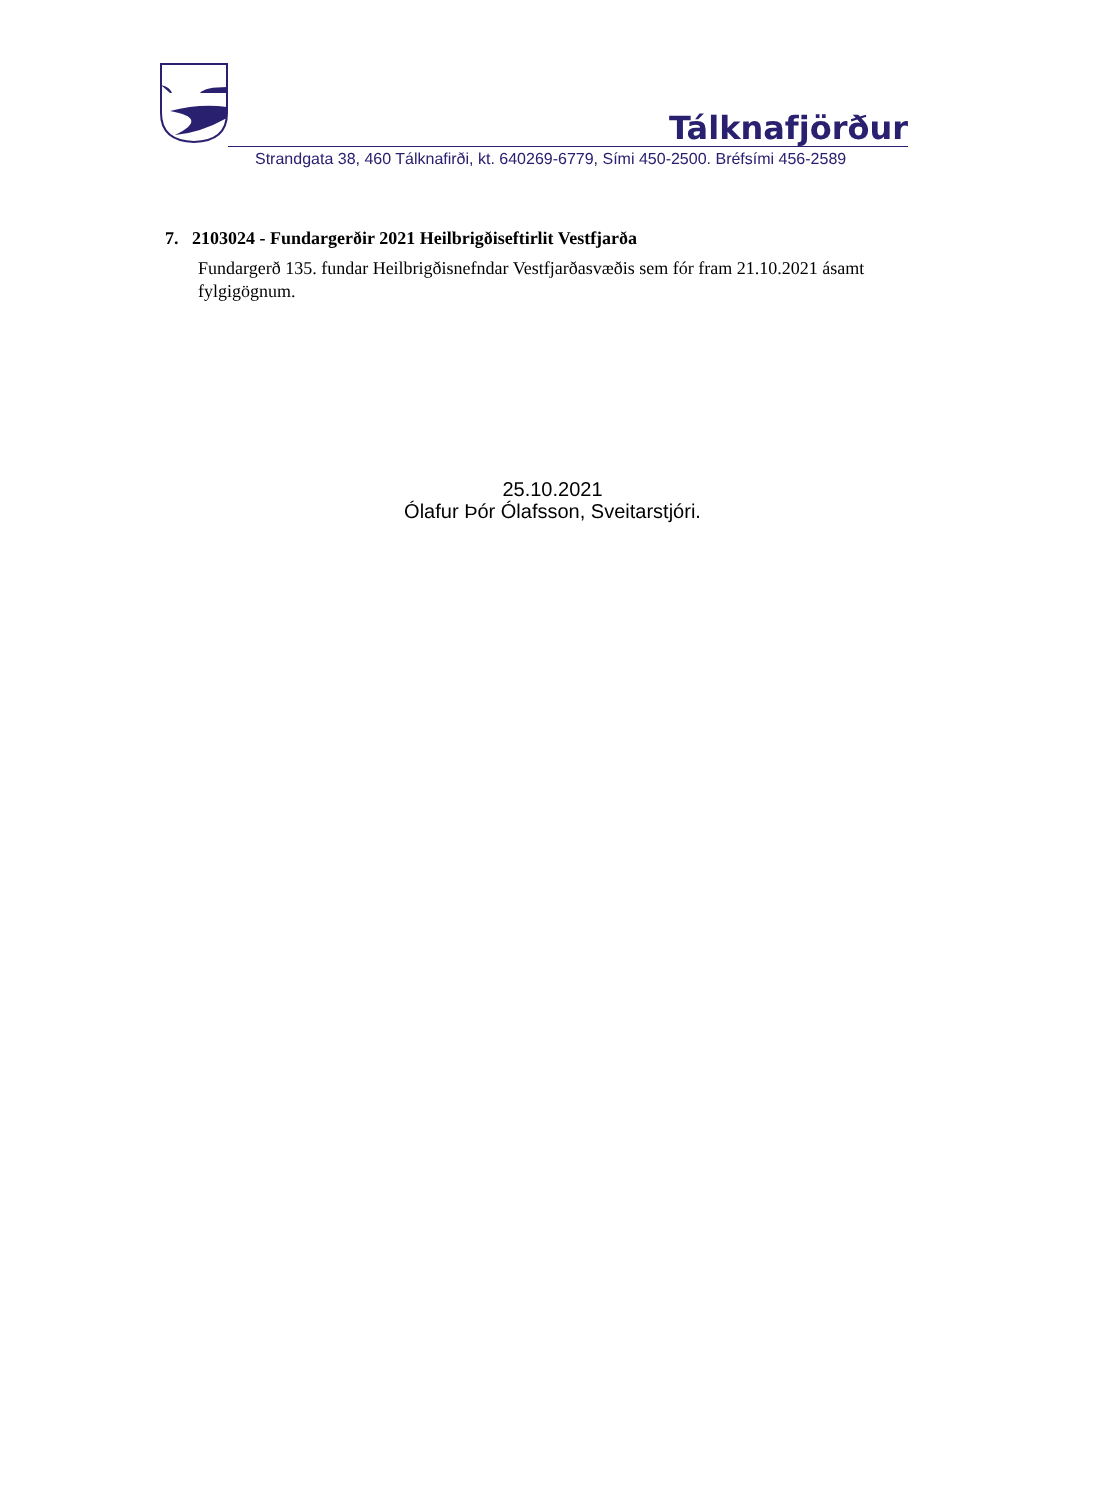Tálknafjörður
Strandgata 38, 460 Tálknafirði, kt. 640269-6779, Sími 450-2500. Bréfsími 456-2589
7. 2103024 - Fundargerðir 2021 Heilbrigðiseftirlit Vestfjarða
Fundargerð 135. fundar Heilbrigðisnefndar Vestfjarðasvæðis sem fór fram 21.10.2021 ásamt fylgigögnum.
25.10.2021
Ólafur Þór Ólafsson, Sveitarstjóri.